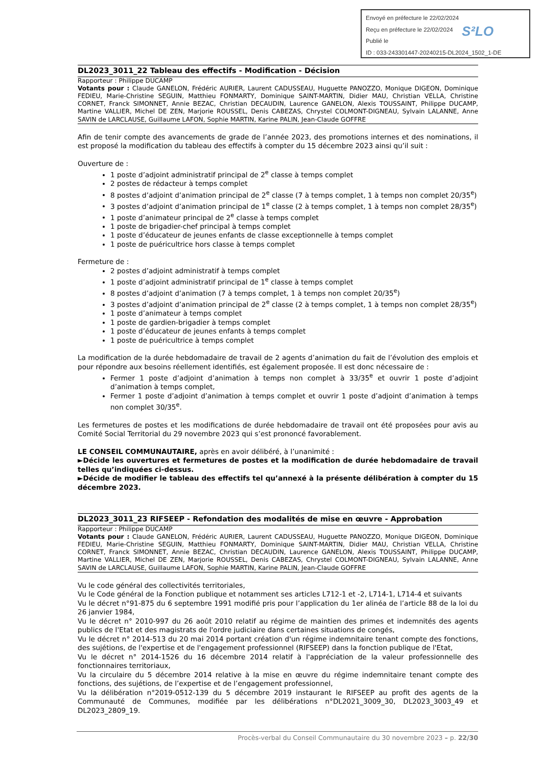Envoyé en préfecture le 22/02/2024
Reçu en préfecture le 22/02/2024
Publié le
ID : 033-243301447-20240215-DL2024_1502_1-DE
S²LO
DL2023_3011_22 Tableau des effectifs - Modification - Décision
Rapporteur : Philippe DUCAMP
Votants pour : Claude GANELON, Frédéric AURIER, Laurent CADUSSEAU, Huguette PANOZZO, Monique DIGEON, Dominique FEDIEU, Marie-Christine SEGUIN, Matthieu FONMARTY, Dominique SAINT-MARTIN, Didier MAU, Christian VELLA, Christine CORNET, Franck SIMONNET, Annie BEZAC, Christian DECAUDIN, Laurence GANELON, Alexis TOUSSAINT, Philippe DUCAMP, Martine VALLIER, Michel DE ZEN, Marjorie ROUSSEL, Denis CABEZAS, Chrystel COLMONT-DIGNEAU, Sylvain LALANNE, Anne SAVIN de LARCLAUSE, Guillaume LAFON, Sophie MARTIN, Karine PALIN, Jean-Claude GOFFRE
Afin de tenir compte des avancements de grade de l’année 2023, des promotions internes et des nominations, il est proposé la modification du tableau des effectifs à compter du 15 décembre 2023 ainsi qu’il suit :
Ouverture de :
1 poste d’adjoint administratif principal de 2<sup>e</sup> classe à temps complet
2 postes de rédacteur à temps complet
8 postes d’adjoint d’animation principal de 2<sup>e</sup> classe (7 à temps complet, 1 à temps non complet 20/35<sup>e</sup>)
3 postes d’adjoint d’animation principal de 1<sup>e</sup> classe (2 à temps complet, 1 à temps non complet 28/35<sup>e</sup>)
1 poste d’animateur principal de 2<sup>e</sup> classe à temps complet
1 poste de brigadier-chef principal à temps complet
1 poste d’éducateur de jeunes enfants de classe exceptionnelle à temps complet
1 poste de puéricultrice hors classe à temps complet
Fermeture de :
2 postes d’adjoint administratif à temps complet
1 poste d’adjoint administratif principal de 1<sup>e</sup> classe à temps complet
8 postes d’adjoint d’animation (7 à temps complet, 1 à temps non complet 20/35<sup>e</sup>)
3 postes d’adjoint d’animation principal de 2<sup>e</sup> classe (2 à temps complet, 1 à temps non complet 28/35<sup>e</sup>)
1 poste d’animateur à temps complet
1 poste de gardien-brigadier à temps complet
1 poste d’éducateur de jeunes enfants à temps complet
1 poste de puéricultrice à temps complet
La modification de la durée hebdomadaire de travail de 2 agents d’animation du fait de l’évolution des emplois et pour répondre aux besoins réellement identifiés, est également proposée. Il est donc nécessaire de :
Fermer 1 poste d’adjoint d’animation à temps non complet à 33/35<sup>e</sup> et ouvrir 1 poste d’adjoint d’animation à temps complet,
Fermer 1 poste d’adjoint d’animation à temps complet et ouvrir 1 poste d’adjoint d’animation à temps non complet 30/35<sup>e</sup>.
Les fermetures de postes et les modifications de durée hebdomadaire de travail ont été proposées pour avis au Comité Social Territorial du 29 novembre 2023 qui s’est prononcé favorablement.
LE CONSEIL COMMUNAUTAIRE, après en avoir délibéré, à l’unanimité :
►Décide les ouvertures et fermetures de postes et la modification de durée hebdomadaire de travail telles qu’indiquées ci-dessus.
►Décide de modifier le tableau des effectifs tel qu’annexé à la présente délibération à compter du 15 décembre 2023.
DL2023_3011_23 RIFSEEP - Refondation des modalités de mise en œuvre - Approbation
Rapporteur : Philippe DUCAMP
Votants pour : Claude GANELON, Frédéric AURIER, Laurent CADUSSEAU, Huguette PANOZZO, Monique DIGEON, Dominique FEDIEU, Marie-Christine SEGUIN, Matthieu FONMARTY, Dominique SAINT-MARTIN, Didier MAU, Christian VELLA, Christine CORNET, Franck SIMONNET, Annie BEZAC, Christian DECAUDIN, Laurence GANELON, Alexis TOUSSAINT, Philippe DUCAMP, Martine VALLIER, Michel DE ZEN, Marjorie ROUSSEL, Denis CABEZAS, Chrystel COLMONT-DIGNEAU, Sylvain LALANNE, Anne SAVIN de LARCLAUSE, Guillaume LAFON, Sophie MARTIN, Karine PALIN, Jean-Claude GOFFRE
Vu le code général des collectivités territoriales,
Vu le Code général de la Fonction publique et notamment ses articles L712-1 et -2, L714-1, L714-4 et suivants
Vu le décret n°91-875 du 6 septembre 1991 modifié pris pour l’application du 1er alinéa de l’article 88 de la loi du 26 janvier 1984,
Vu le décret n° 2010-997 du 26 août 2010 relatif au régime de maintien des primes et indemnités des agents publics de l'Etat et des magistrats de l'ordre judiciaire dans certaines situations de congés,
Vu le décret n° 2014-513 du 20 mai 2014 portant création d'un régime indemnitaire tenant compte des fonctions, des sujétions, de l'expertise et de l'engagement professionnel (RIFSEEP) dans la fonction publique de l'Etat,
Vu le décret n° 2014-1526 du 16 décembre 2014 relatif à l'appréciation de la valeur professionnelle des fonctionnaires territoriaux,
Vu la circulaire du 5 décembre 2014 relative à la mise en œuvre du régime indemnitaire tenant compte des fonctions, des sujétions, de l’expertise et de l’engagement professionnel,
Vu la délibération n°2019-0512-139 du 5 décembre 2019 instaurant le RIFSEEP au profit des agents de la Communauté de Communes, modifiée par les délibérations n°DL2021_3009_30, DL2023_3003_49 et DL2023_2809_19.
Procès-verbal du Conseil Communautaire du 30 novembre 2023 – p. 22/30